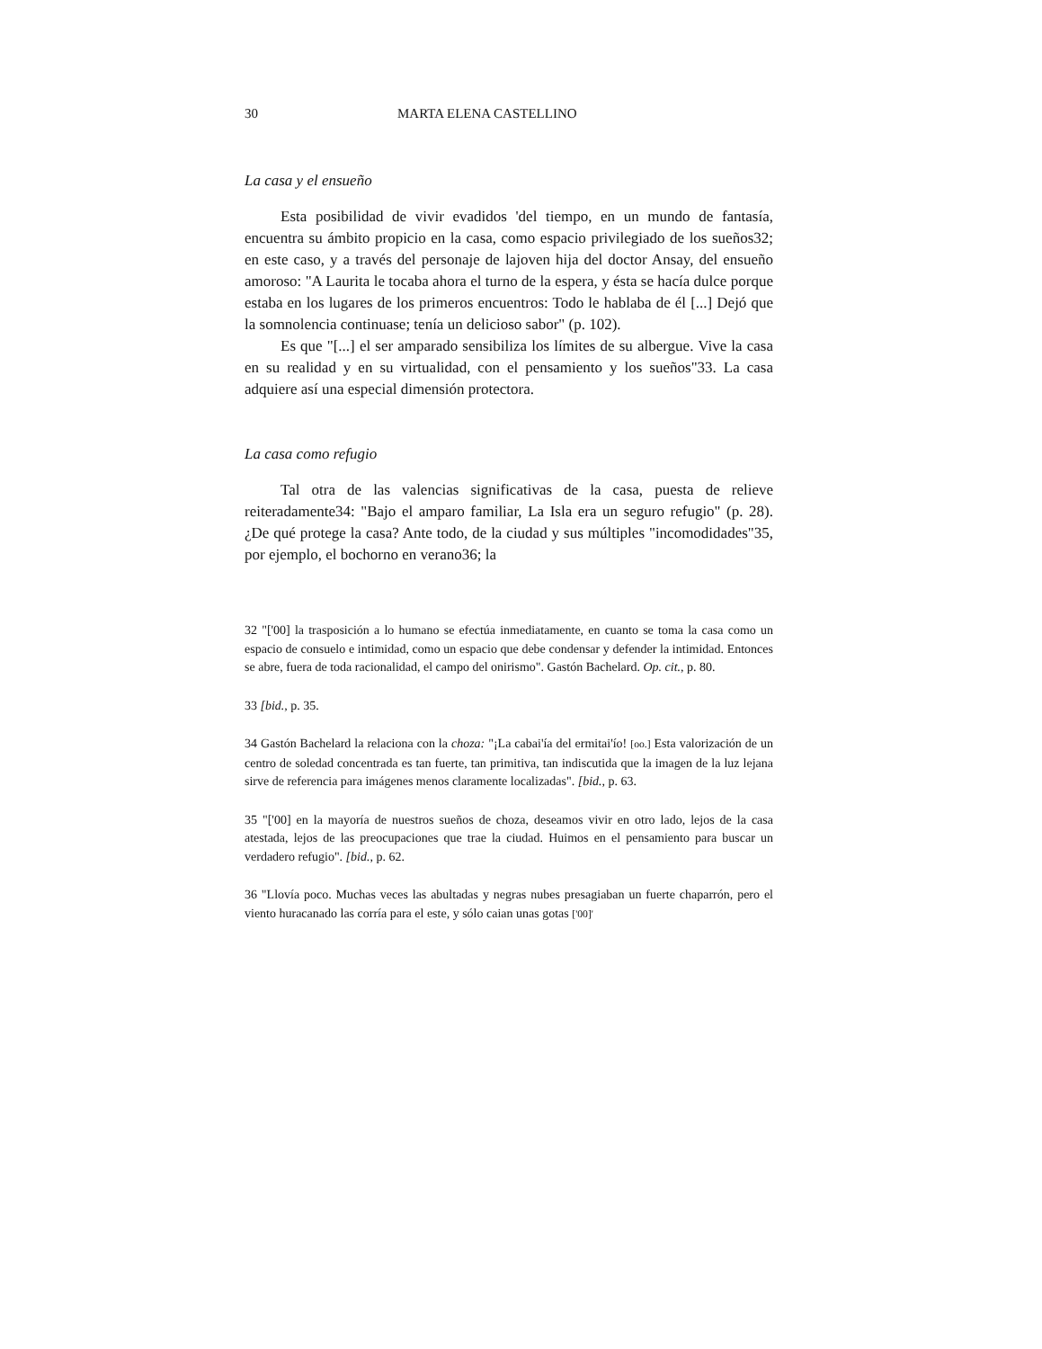30 MARTA ELENA CASTELLINO
La casa y el ensueño
Esta posibilidad de vivir evadidos 'del tiempo, en un mundo de fantasía, encuentra su ámbito propicio en la casa, como espacio privilegiado de los sueños32; en este caso, y a través del personaje de lajoven hija del doctor Ansay, del ensueño amoroso: "A Laurita le tocaba ahora el turno de la espera, y ésta se hacía dulce porque estaba en los lugares de los primeros encuentros: Todo le hablaba de él [...] Dejó que la somnolencia continuase; tenía un delicioso sabor" (p. 102).
Es que "[...] el ser amparado sensibiliza los límites de su albergue. Vive la casa en su realidad y en su virtualidad, con el pensamiento y los sueños"33. La casa adquiere así una especial dimensión protectora.
La casa como refugio
Tal otra de las valencias significativas de la casa, puesta de relieve reiteradamente34: "Bajo el amparo familiar, La Isla era un seguro refugio" (p. 28). ¿De qué protege la casa? Ante todo, de la ciudad y sus múltiples "incomodidades"35, por ejemplo, el bochorno en verano36; la
32 "['00] la trasposición a lo humano se efectúa inmediatamente, en cuanto se toma la casa como un espacio de consuelo e intimidad, como un espacio que debe condensar y defender la intimidad. Entonces se abre, fuera de toda racionalidad, el campo del onirismo". Gastón Bachelard. Op. cit., p. 80.
33 [bid., p. 35.
34 Gastón Bachelard la relaciona con la choza: "¡La cabai'ía del ermitai'ío! [oo.] Esta valorización de un centro de soledad concentrada es tan fuerte, tan primitiva, tan indiscutida que la imagen de la luz lejana sirve de referencia para imágenes menos claramente localizadas". [bid., p. 63.
35 "['00] en la mayoría de nuestros sueños de choza, deseamos vivir en otro lado, lejos de la casa atestada, lejos de las preocupaciones que trae la ciudad. Huimos en el pensamiento para buscar un verdadero refugio". [bid., p. 62.
36 "Llovía poco. Muchas veces las abultadas y negras nubes presagiaban un fuerte chaparrón, pero el viento huracanado las corría para el este, y sólo caian unas gotas ['00]'